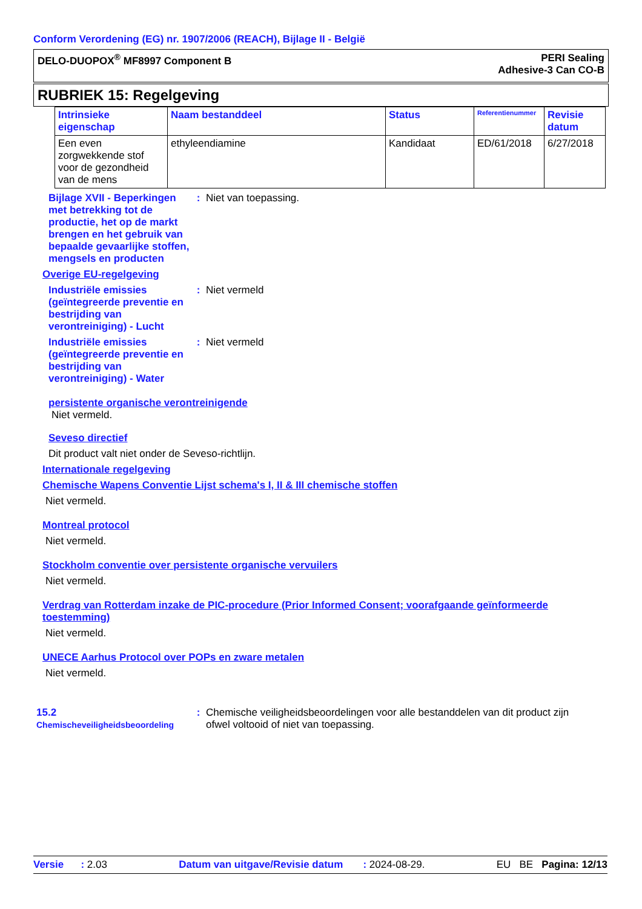Conform Verordening (EG) nr. 1907/2006 (REACH), Bijlage II - België
DELO-DUOPOX<sup>®</sup> MF8997 Component B
PERI Sealing
Adhesive-3 Can CO-B
RUBRIEK 15: Regelgeving
| Intrinsieke eigenschap | Naam bestanddeel | Status | Referentienummer | Revisie datum |
| --- | --- | --- | --- | --- |
| Een even zorgwekkende stof voor de gezondheid van de mens | ethyleendiamine | Kandidaat | ED/61/2018 | 6/27/2018 |
Bijlage XVII - Beperkingen met betrekking tot de productie, het op de markt brengen en het gebruik van bepaalde gevaarlijke stoffen, mengsels en producten
: Niet van toepassing.
Overige EU-regelgeving
Industriële emissies (geïntegreerde preventie en bestrijding van verontreiniging) - Lucht
: Niet vermeld
Industriële emissies (geïntegreerde preventie en bestrijding van verontreiniging) - Water
: Niet vermeld
persistente organische verontreinigende
Niet vermeld.
Seveso directief
Dit product valt niet onder de Seveso-richtlijn.
Internationale regelgeving
Chemische Wapens Conventie Lijst schema's I, II & III chemische stoffen
Niet vermeld.
Montreal protocol
Niet vermeld.
Stockholm conventie over persistente organische vervuilers
Niet vermeld.
Verdrag van Rotterdam inzake de PIC-procedure (Prior Informed Consent; voorafgaande geïnformeerde toestemming)
Niet vermeld.
UNECE Aarhus Protocol over POPs en zware metalen
Niet vermeld.
15.2 Chemischeveiligheidsbeoordeling
: Chemische veiligheidsbeoordelingen voor alle bestanddelen van dit product zijn ofwel voltooid of niet van toepassing.
Versie : 2.03 Datum van uitgave/Revisie datum : 2024-08-29. EU BE Pagina: 12/13